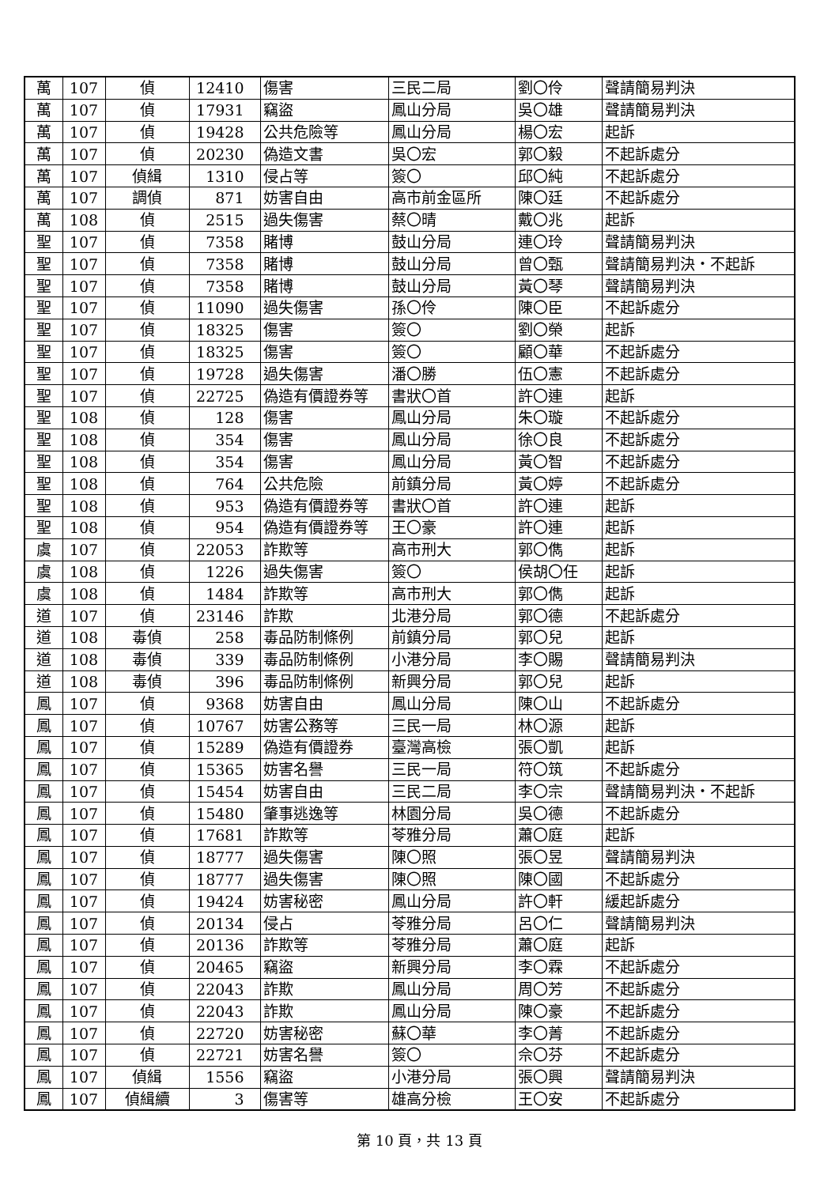| 萬 | 107 | 偵 | 12410 | 傷害 | 三民二局 | 劉〇伶 | 聲請簡易判決 |
| 萬 | 107 | 偵 | 17931 | 竊盜 | 鳳山分局 | 吳〇雄 | 聲請簡易判決 |
| 萬 | 107 | 偵 | 19428 | 公共危險等 | 鳳山分局 | 楊〇宏 | 起訴 |
| 萬 | 107 | 偵 | 20230 | 偽造文書 | 吳〇宏 | 郭〇毅 | 不起訴處分 |
| 萬 | 107 | 偵緝 | 1310 | 侵占等 | 簽〇 | 邱〇純 | 不起訴處分 |
| 萬 | 107 | 調偵 | 871 | 妨害自由 | 高市前金區所 | 陳〇廷 | 不起訴處分 |
| 萬 | 108 | 偵 | 2515 | 過失傷害 | 蔡〇晴 | 戴〇兆 | 起訴 |
| 聖 | 107 | 偵 | 7358 | 賭博 | 鼓山分局 | 連〇玲 | 聲請簡易判決 |
| 聖 | 107 | 偵 | 7358 | 賭博 | 鼓山分局 | 曾〇甄 | 聲請簡易判決・不起訴 |
| 聖 | 107 | 偵 | 7358 | 賭博 | 鼓山分局 | 黃〇琴 | 聲請簡易判決 |
| 聖 | 107 | 偵 | 11090 | 過失傷害 | 孫〇伶 | 陳〇臣 | 不起訴處分 |
| 聖 | 107 | 偵 | 18325 | 傷害 | 簽〇 | 劉〇榮 | 起訴 |
| 聖 | 107 | 偵 | 18325 | 傷害 | 簽〇 | 顧〇華 | 不起訴處分 |
| 聖 | 107 | 偵 | 19728 | 過失傷害 | 潘〇勝 | 伍〇憲 | 不起訴處分 |
| 聖 | 107 | 偵 | 22725 | 偽造有價證券等 | 書狀〇首 | 許〇連 | 起訴 |
| 聖 | 108 | 偵 | 128 | 傷害 | 鳳山分局 | 朱〇璇 | 不起訴處分 |
| 聖 | 108 | 偵 | 354 | 傷害 | 鳳山分局 | 徐〇良 | 不起訴處分 |
| 聖 | 108 | 偵 | 354 | 傷害 | 鳳山分局 | 黃〇智 | 不起訴處分 |
| 聖 | 108 | 偵 | 764 | 公共危險 | 前鎮分局 | 黃〇婷 | 不起訴處分 |
| 聖 | 108 | 偵 | 953 | 偽造有價證券等 | 書狀〇首 | 許〇連 | 起訴 |
| 聖 | 108 | 偵 | 954 | 偽造有價證券等 | 王〇豪 | 許〇連 | 起訴 |
| 虞 | 107 | 偵 | 22053 | 詐欺等 | 高市刑大 | 郭〇儁 | 起訴 |
| 虞 | 108 | 偵 | 1226 | 過失傷害 | 簽〇 | 侯胡〇任 | 起訴 |
| 虞 | 108 | 偵 | 1484 | 詐欺等 | 高市刑大 | 郭〇儁 | 起訴 |
| 道 | 107 | 偵 | 23146 | 詐欺 | 北港分局 | 郭〇德 | 不起訴處分 |
| 道 | 108 | 毒偵 | 258 | 毒品防制條例 | 前鎮分局 | 郭〇兒 | 起訴 |
| 道 | 108 | 毒偵 | 339 | 毒品防制條例 | 小港分局 | 李〇賜 | 聲請簡易判決 |
| 道 | 108 | 毒偵 | 396 | 毒品防制條例 | 新興分局 | 郭〇兒 | 起訴 |
| 鳳 | 107 | 偵 | 9368 | 妨害自由 | 鳳山分局 | 陳〇山 | 不起訴處分 |
| 鳳 | 107 | 偵 | 10767 | 妨害公務等 | 三民一局 | 林〇源 | 起訴 |
| 鳳 | 107 | 偵 | 15289 | 偽造有價證券 | 臺灣高檢 | 張〇凱 | 起訴 |
| 鳳 | 107 | 偵 | 15365 | 妨害名譽 | 三民一局 | 符〇筑 | 不起訴處分 |
| 鳳 | 107 | 偵 | 15454 | 妨害自由 | 三民二局 | 李〇宗 | 聲請簡易判決・不起訴 |
| 鳳 | 107 | 偵 | 15480 | 肇事逃逸等 | 林園分局 | 吳〇德 | 不起訴處分 |
| 鳳 | 107 | 偵 | 17681 | 詐欺等 | 苓雅分局 | 蕭〇庭 | 起訴 |
| 鳳 | 107 | 偵 | 18777 | 過失傷害 | 陳〇照 | 張〇昱 | 聲請簡易判決 |
| 鳳 | 107 | 偵 | 18777 | 過失傷害 | 陳〇照 | 陳〇國 | 不起訴處分 |
| 鳳 | 107 | 偵 | 19424 | 妨害秘密 | 鳳山分局 | 許〇軒 | 緩起訴處分 |
| 鳳 | 107 | 偵 | 20134 | 侵占 | 苓雅分局 | 呂〇仁 | 聲請簡易判決 |
| 鳳 | 107 | 偵 | 20136 | 詐欺等 | 苓雅分局 | 蕭〇庭 | 起訴 |
| 鳳 | 107 | 偵 | 20465 | 竊盜 | 新興分局 | 李〇霖 | 不起訴處分 |
| 鳳 | 107 | 偵 | 22043 | 詐欺 | 鳳山分局 | 周〇芳 | 不起訴處分 |
| 鳳 | 107 | 偵 | 22043 | 詐欺 | 鳳山分局 | 陳〇豪 | 不起訴處分 |
| 鳳 | 107 | 偵 | 22720 | 妨害秘密 | 蘇〇華 | 李〇菁 | 不起訴處分 |
| 鳳 | 107 | 偵 | 22721 | 妨害名譽 | 簽〇 | 佘〇芬 | 不起訴處分 |
| 鳳 | 107 | 偵緝 | 1556 | 竊盜 | 小港分局 | 張〇興 | 聲請簡易判決 |
| 鳳 | 107 | 偵緝續 | 3 | 傷害等 | 雄高分檢 | 王〇安 | 不起訴處分 |
第 10 頁，共 13 頁